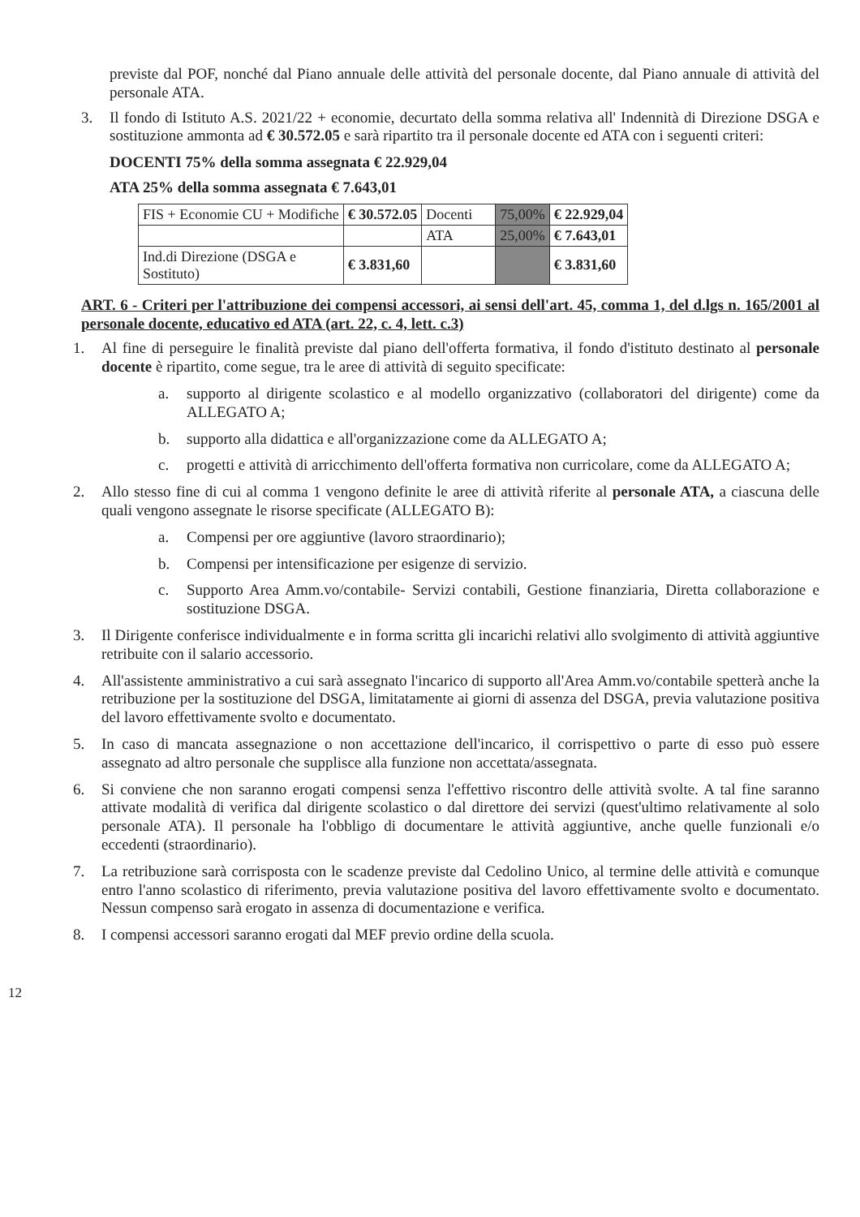previste dal POF, nonché dal Piano annuale delle attività del personale docente, dal Piano annuale di attività del personale ATA.
3. Il fondo di Istituto A.S. 2021/22 + economie, decurtato della somma relativa all' Indennità di Direzione DSGA e sostituzione ammonta ad € 30.572.05 e sarà ripartito tra il personale docente ed ATA con i seguenti criteri:
DOCENTI 75% della somma assegnata € 22.929,04
ATA 25% della somma assegnata € 7.643,01
| FIS + Economie CU + Modifiche | € 30.572.05 | Docenti | 75,00% | € 22.929,04 |
| | | ATA | 25,00% | € 7.643,01 |
| Ind.di Direzione (DSGA e Sostituto) | € 3.831,60 | | | € 3.831,60 |
ART. 6 - Criteri per l'attribuzione dei compensi accessori, ai sensi dell'art. 45, comma 1, del d.lgs n. 165/2001 al personale docente, educativo ed ATA (art. 22, c. 4, lett. c.3)
1. Al fine di perseguire le finalità previste dal piano dell'offerta formativa, il fondo d'istituto destinato al personale docente è ripartito, come segue, tra le aree di attività di seguito specificate:
a. supporto al dirigente scolastico e al modello organizzativo (collaboratori del dirigente) come da ALLEGATO A;
b. supporto alla didattica e all'organizzazione come da ALLEGATO A;
c. progetti e attività di arricchimento dell'offerta formativa non curricolare, come da ALLEGATO A;
2. Allo stesso fine di cui al comma 1 vengono definite le aree di attività riferite al personale ATA, a ciascuna delle quali vengono assegnate le risorse specificate (ALLEGATO B):
a. Compensi per ore aggiuntive (lavoro straordinario);
b. Compensi per intensificazione per esigenze di servizio.
c. Supporto Area Amm.vo/contabile- Servizi contabili, Gestione finanziaria, Diretta collaborazione e sostituzione DSGA.
3. Il Dirigente conferisce individualmente e in forma scritta gli incarichi relativi allo svolgimento di attività aggiuntive retribuite con il salario accessorio.
4. All'assistente amministrativo a cui sarà assegnato l'incarico di supporto all'Area Amm.vo/contabile spetterà anche la retribuzione per la sostituzione del DSGA, limitatamente ai giorni di assenza del DSGA, previa valutazione positiva del lavoro effettivamente svolto e documentato.
5. In caso di mancata assegnazione o non accettazione dell'incarico, il corrispettivo o parte di esso può essere assegnato ad altro personale che supplisce alla funzione non accettata/assegnata.
6. Si conviene che non saranno erogati compensi senza l'effettivo riscontro delle attività svolte. A tal fine saranno attivate modalità di verifica dal dirigente scolastico o dal direttore dei servizi (quest'ultimo relativamente al solo personale ATA). Il personale ha l'obbligo di documentare le attività aggiuntive, anche quelle funzionali e/o eccedenti (straordinario).
7. La retribuzione sarà corrisposta con le scadenze previste dal Cedolino Unico, al termine delle attività e comunque entro l'anno scolastico di riferimento, previa valutazione positiva del lavoro effettivamente svolto e documentato. Nessun compenso sarà erogato in assenza di documentazione e verifica.
8. I compensi accessori saranno erogati dal MEF previo ordine della scuola.
12